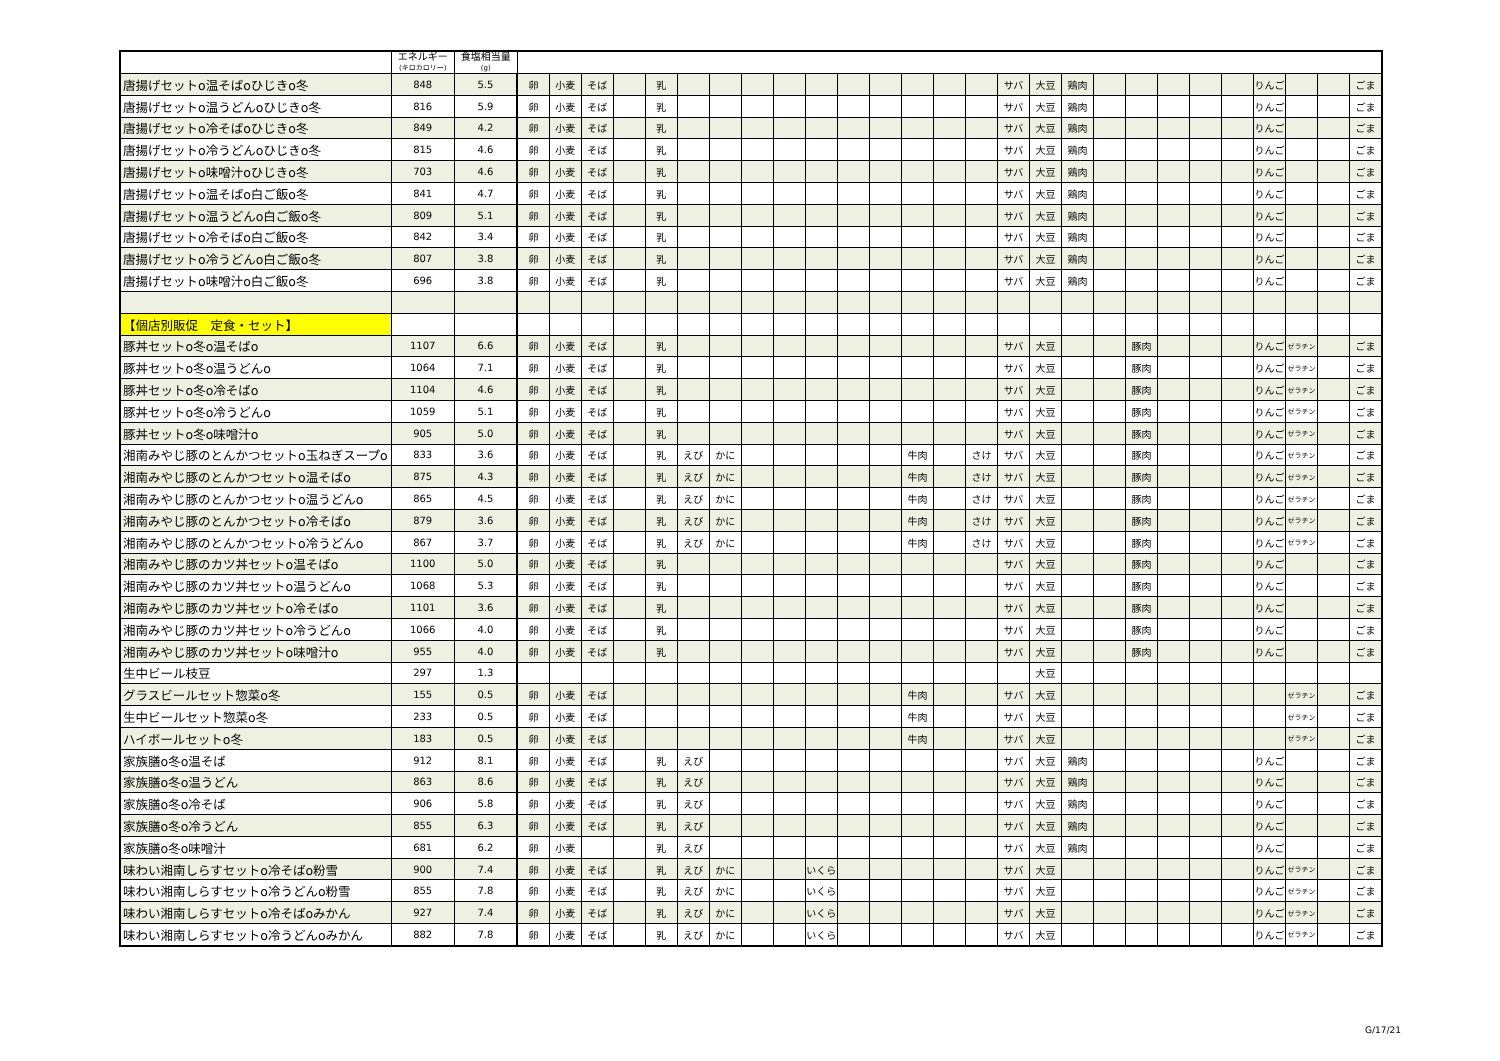| | エネルギー (キロカロリー) | 食塩相当量 (g) | | | | | | | | | | | | | | | | | | | | | | | | | | | |
| --- | --- | --- | --- | --- | --- | --- | --- | --- | --- | --- | --- | --- | --- | --- | --- | --- | --- | --- | --- | --- | --- | --- | --- | --- | --- | --- | --- | --- | --- |
| 唐揚げセットo温そばoひじきo冬 | 848 | 5.5 | 卵 | 小麦 | そば | | 乳 | | | | | | | | | | | サバ | 大豆 | 鶏肉 | | | | | | りんご | | | ごま |
| 唐揚げセットo温うどんoひじきo冬 | 816 | 5.9 | 卵 | 小麦 | そば | | 乳 | | | | | | | | | | | サバ | 大豆 | 鶏肉 | | | | | | りんご | | | ごま |
| 唐揚げセットo冷そばoひじきo冬 | 849 | 4.2 | 卵 | 小麦 | そば | | 乳 | | | | | | | | | | | サバ | 大豆 | 鶏肉 | | | | | | りんご | | | ごま |
| 唐揚げセットo冷うどんoひじきo冬 | 815 | 4.6 | 卵 | 小麦 | そば | | 乳 | | | | | | | | | | | サバ | 大豆 | 鶏肉 | | | | | | りんご | | | ごま |
| 唐揚げセットo味噌汁oひじきo冬 | 703 | 4.6 | 卵 | 小麦 | そば | | 乳 | | | | | | | | | | | サバ | 大豆 | 鶏肉 | | | | | | りんご | | | ごま |
| 唐揚げセットo温そばo白ご飯o冬 | 841 | 4.7 | 卵 | 小麦 | そば | | 乳 | | | | | | | | | | | サバ | 大豆 | 鶏肉 | | | | | | りんご | | | ごま |
| 唐揚げセットo温うどんo白ご飯o冬 | 809 | 5.1 | 卵 | 小麦 | そば | | 乳 | | | | | | | | | | | サバ | 大豆 | 鶏肉 | | | | | | りんご | | | ごま |
| 唐揚げセットo冷そばo白ご飯o冬 | 842 | 3.4 | 卵 | 小麦 | そば | | 乳 | | | | | | | | | | | サバ | 大豆 | 鶏肉 | | | | | | りんご | | | ごま |
| 唐揚げセットo冷うどんo白ご飯o冬 | 807 | 3.8 | 卵 | 小麦 | そば | | 乳 | | | | | | | | | | | サバ | 大豆 | 鶏肉 | | | | | | りんご | | | ごま |
| 唐揚げセットo味噌汁o白ご飯o冬 | 696 | 3.8 | 卵 | 小麦 | そば | | 乳 | | | | | | | | | | | サバ | 大豆 | 鶏肉 | | | | | | りんご | | | ごま |
| 【個店別販促 定食・セット】 | | | | | | | | | | | | | | | | | | | | | | | | | | | | | |
| 豚丼セットo冬o温そばo | 1107 | 6.6 | 卵 | 小麦 | そば | | 乳 | | | | | | | | | | | サバ | 大豆 | | | 豚肉 | | | | りんご | ゼラチン | | ごま |
| 豚丼セットo冬o温うどんo | 1064 | 7.1 | 卵 | 小麦 | そば | | 乳 | | | | | | | | | | | サバ | 大豆 | | | 豚肉 | | | | りんご | ゼラチン | | ごま |
| 豚丼セットo冬o冷そばo | 1104 | 4.6 | 卵 | 小麦 | そば | | 乳 | | | | | | | | | | | サバ | 大豆 | | | 豚肉 | | | | りんご | ゼラチン | | ごま |
| 豚丼セットo冬o冷うどんo | 1059 | 5.1 | 卵 | 小麦 | そば | | 乳 | | | | | | | | | | | サバ | 大豆 | | | 豚肉 | | | | りんご | ゼラチン | | ごま |
| 豚丼セットo冬o味噌汁o | 905 | 5.0 | 卵 | 小麦 | そば | | 乳 | | | | | | | | | | | サバ | 大豆 | | | 豚肉 | | | | りんご | ゼラチン | | ごま |
| 湘南みやじ豚のとんかつセットo玉ねぎスープo | 833 | 3.6 | 卵 | 小麦 | そば | | 乳 | えび | かに | | | | | | 牛肉 | | さけ | サバ | 大豆 | | | 豚肉 | | | | りんご | ゼラチン | | ごま |
| 湘南みやじ豚のとんかつセットo温そばo | 875 | 4.3 | 卵 | 小麦 | そば | | 乳 | えび | かに | | | | | | 牛肉 | | さけ | サバ | 大豆 | | | 豚肉 | | | | りんご | ゼラチン | | ごま |
| 湘南みやじ豚のとんかつセットo温うどんo | 865 | 4.5 | 卵 | 小麦 | そば | | 乳 | えび | かに | | | | | | 牛肉 | | さけ | サバ | 大豆 | | | 豚肉 | | | | りんご | ゼラチン | | ごま |
| 湘南みやじ豚のとんかつセットo冷そばo | 879 | 3.6 | 卵 | 小麦 | そば | | 乳 | えび | かに | | | | | | 牛肉 | | さけ | サバ | 大豆 | | | 豚肉 | | | | りんご | ゼラチン | | ごま |
| 湘南みやじ豚のとんかつセットo冷うどんo | 867 | 3.7 | 卵 | 小麦 | そば | | 乳 | えび | かに | | | | | | 牛肉 | | さけ | サバ | 大豆 | | | 豚肉 | | | | りんご | ゼラチン | | ごま |
| 湘南みやじ豚のカツ丼セットo温そばo | 1100 | 5.0 | 卵 | 小麦 | そば | | 乳 | | | | | | | | | | | サバ | 大豆 | | | 豚肉 | | | | りんご | | | ごま |
| 湘南みやじ豚のカツ丼セットo温うどんo | 1068 | 5.3 | 卵 | 小麦 | そば | | 乳 | | | | | | | | | | | サバ | 大豆 | | | 豚肉 | | | | りんご | | | ごま |
| 湘南みやじ豚のカツ丼セットo冷そばo | 1101 | 3.6 | 卵 | 小麦 | そば | | 乳 | | | | | | | | | | | サバ | 大豆 | | | 豚肉 | | | | りんご | | | ごま |
| 湘南みやじ豚のカツ丼セットo冷うどんo | 1066 | 4.0 | 卵 | 小麦 | そば | | 乳 | | | | | | | | | | | サバ | 大豆 | | | 豚肉 | | | | りんご | | | ごま |
| 湘南みやじ豚のカツ丼セットo味噌汁o | 955 | 4.0 | 卵 | 小麦 | そば | | 乳 | | | | | | | | | | | サバ | 大豆 | | | 豚肉 | | | | りんご | | | ごま |
| 生中ビール枝豆 | 297 | 1.3 | | | | | | | | | | | | | | | | | 大豆 | | | | | | | | | | |
| グラスビールセット惣菜o冬 | 155 | 0.5 | 卵 | 小麦 | そば | | | | | | | | | | 牛肉 | | | サバ | 大豆 | | | | | | | | ゼラチン | | ごま |
| 生中ビールセット惣菜o冬 | 233 | 0.5 | 卵 | 小麦 | そば | | | | | | | | | | 牛肉 | | | サバ | 大豆 | | | | | | | | ゼラチン | | ごま |
| ハイボールセットo冬 | 183 | 0.5 | 卵 | 小麦 | そば | | | | | | | | | | 牛肉 | | | サバ | 大豆 | | | | | | | | ゼラチン | | ごま |
| 家族膳o冬o温そば | 912 | 8.1 | 卵 | 小麦 | そば | | 乳 | えび | | | | | | | | | | サバ | 大豆 | 鶏肉 | | | | | | りんご | | | ごま |
| 家族膳o冬o温うどん | 863 | 8.6 | 卵 | 小麦 | そば | | 乳 | えび | | | | | | | | | | サバ | 大豆 | 鶏肉 | | | | | | りんご | | | ごま |
| 家族膳o冬o冷そば | 906 | 5.8 | 卵 | 小麦 | そば | | 乳 | えび | | | | | | | | | | サバ | 大豆 | 鶏肉 | | | | | | りんご | | | ごま |
| 家族膳o冬o冷うどん | 855 | 6.3 | 卵 | 小麦 | そば | | 乳 | えび | | | | | | | | | | サバ | 大豆 | 鶏肉 | | | | | | りんご | | | ごま |
| 家族膳o冬o味噌汁 | 681 | 6.2 | 卵 | 小麦 | | | 乳 | えび | | | | | | | | | | サバ | 大豆 | 鶏肉 | | | | | | りんご | | | ごま |
| 味わい湘南しらすセットo冷そばo粉雪 | 900 | 7.4 | 卵 | 小麦 | そば | | 乳 | えび | かに | | | いくら | | | | | | サバ | 大豆 | | | | | | | りんご | ゼラチン | | ごま |
| 味わい湘南しらすセットo冷うどんo粉雪 | 855 | 7.8 | 卵 | 小麦 | そば | | 乳 | えび | かに | | | いくら | | | | | | サバ | 大豆 | | | | | | | りんご | ゼラチン | | ごま |
| 味わい湘南しらすセットo冷そばoみかん | 927 | 7.4 | 卵 | 小麦 | そば | | 乳 | えび | かに | | | いくら | | | | | | サバ | 大豆 | | | | | | | りんご | ゼラチン | | ごま |
| 味わい湘南しらすセットo冷うどんoみかん | 882 | 7.8 | 卵 | 小麦 | そば | | 乳 | えび | かに | | | いくら | | | | | | サバ | 大豆 | | | | | | | りんご | ゼラチン | | ごま |
G/17/21